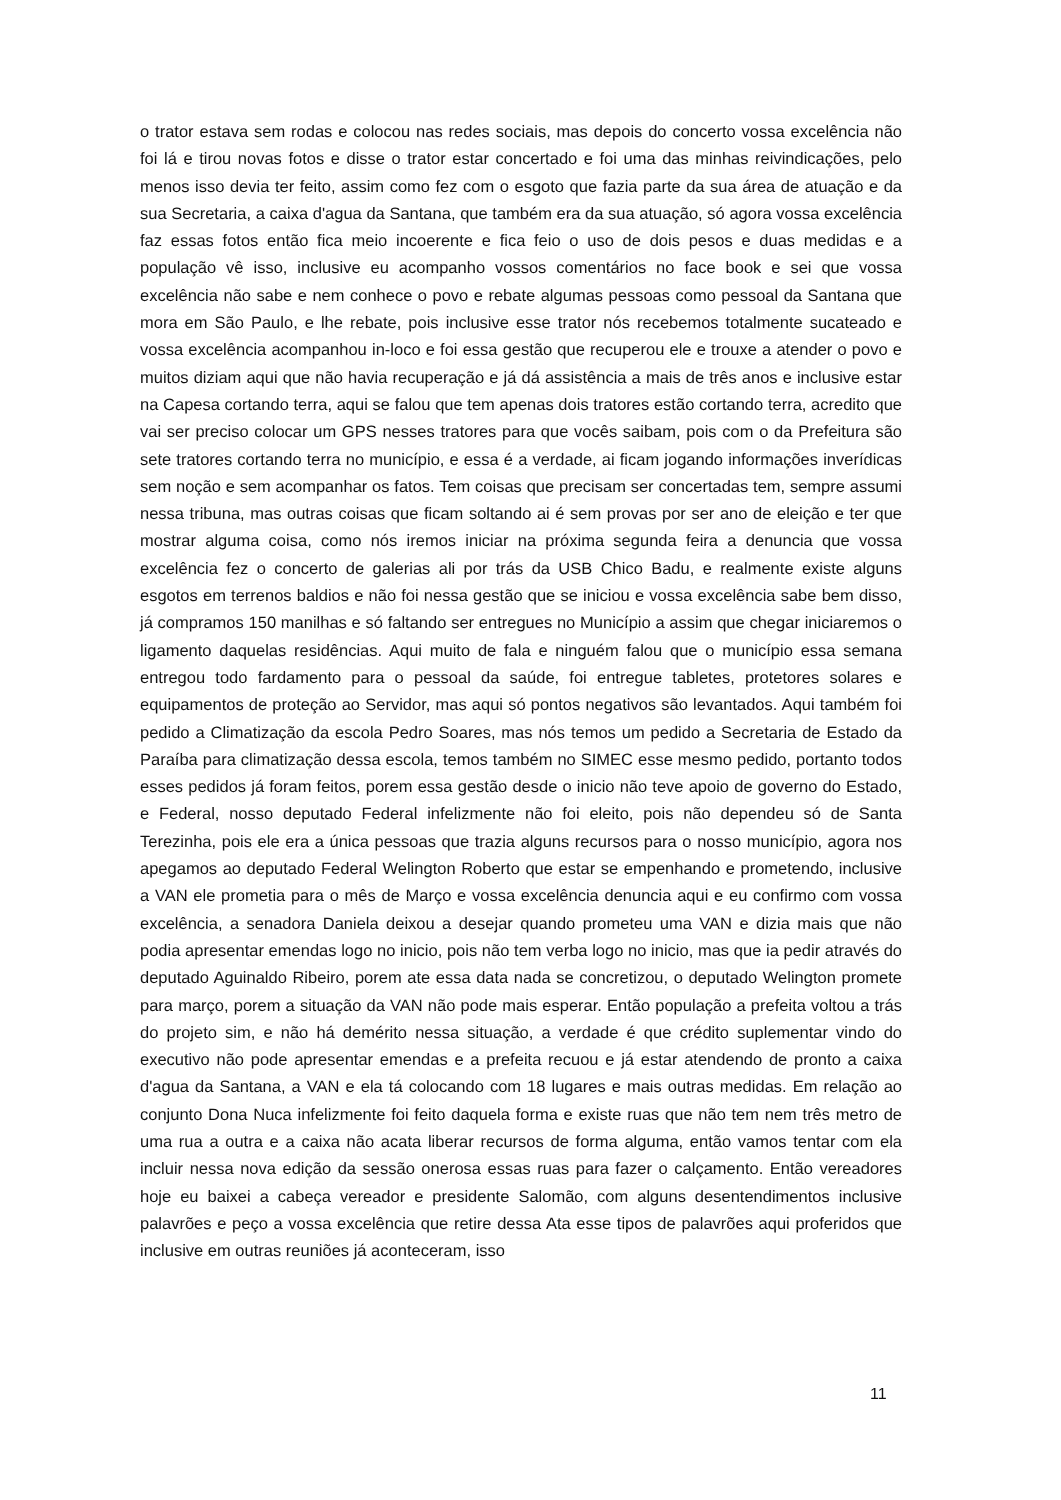o trator estava sem rodas e colocou nas redes sociais, mas depois do concerto vossa excelência não foi lá e tirou novas fotos e disse o trator estar concertado e foi uma das minhas reivindicações, pelo menos isso devia ter feito, assim como fez com o esgoto que fazia parte da sua área de atuação e da sua Secretaria, a caixa d'agua da Santana, que também era da sua atuação, só agora vossa excelência faz essas fotos então fica meio incoerente e fica feio o uso de dois pesos e duas medidas e a população vê isso, inclusive eu acompanho vossos comentários no face book e sei que vossa excelência não sabe e nem conhece o povo e rebate algumas pessoas como pessoal da Santana que mora em São Paulo, e lhe rebate, pois inclusive esse trator nós recebemos totalmente sucateado e vossa excelência acompanhou in-loco e foi essa gestão que recuperou ele e trouxe a atender o povo e muitos diziam aqui que não havia recuperação e já dá assistência a mais de três anos e inclusive estar na Capesa cortando terra, aqui se falou que tem apenas dois tratores estão cortando terra, acredito que vai ser preciso colocar um GPS nesses tratores para que vocês saibam, pois com o da Prefeitura são sete tratores cortando terra no município, e essa é a verdade, ai ficam jogando informações inverídicas sem noção e sem acompanhar os fatos. Tem coisas que precisam ser concertadas tem, sempre assumi nessa tribuna, mas outras coisas que ficam soltando ai é sem provas por ser ano de eleição e ter que mostrar alguma coisa, como nós iremos iniciar na próxima segunda feira a denuncia que vossa excelência fez o concerto de galerias ali por trás da USB Chico Badu, e realmente existe alguns esgotos em terrenos baldios e não foi nessa gestão que se iniciou e vossa excelência sabe bem disso, já compramos 150 manilhas e só faltando ser entregues no Município a assim que chegar iniciaremos o ligamento daquelas residências. Aqui muito de fala e ninguém falou que o município essa semana entregou todo fardamento para o pessoal da saúde, foi entregue tabletes, protetores solares e equipamentos de proteção ao Servidor, mas aqui só pontos negativos são levantados. Aqui também foi pedido a Climatização da escola Pedro Soares, mas nós temos um pedido a Secretaria de Estado da Paraíba para climatização dessa escola, temos também no SIMEC esse mesmo pedido, portanto todos esses pedidos já foram feitos, porem essa gestão desde o inicio não teve apoio de governo do Estado, e Federal, nosso deputado Federal infelizmente não foi eleito, pois não dependeu só de Santa Terezinha, pois ele era a única pessoas que trazia alguns recursos para o nosso município, agora nos apegamos ao deputado Federal Welington Roberto que estar se empenhando e prometendo, inclusive a VAN ele prometia para o mês de Março e vossa excelência denuncia aqui e eu confirmo com vossa excelência, a senadora Daniela deixou a desejar quando prometeu uma VAN e dizia mais que não podia apresentar emendas logo no inicio, pois não tem verba logo no inicio, mas que ia pedir através do deputado Aguinaldo Ribeiro, porem ate essa data nada se concretizou, o deputado Welington promete para março, porem a situação da VAN não pode mais esperar. Então população a prefeita voltou a trás do projeto sim, e não há demérito nessa situação, a verdade é que crédito suplementar vindo do executivo não pode apresentar emendas e a prefeita recuou e já estar atendendo de pronto a caixa d'agua da Santana, a VAN e ela tá colocando com 18 lugares e mais outras medidas. Em relação ao conjunto Dona Nuca infelizmente foi feito daquela forma e existe ruas que não tem nem três metro de uma rua a outra e a caixa não acata liberar recursos de forma alguma, então vamos tentar com ela incluir nessa nova edição da sessão onerosa essas ruas para fazer o calçamento. Então vereadores hoje eu baixei a cabeça vereador e presidente Salomão, com alguns desentendimentos inclusive palavrões e peço a vossa excelência que retire dessa Ata esse tipos de palavrões aqui proferidos que inclusive em outras reuniões já aconteceram, isso
11